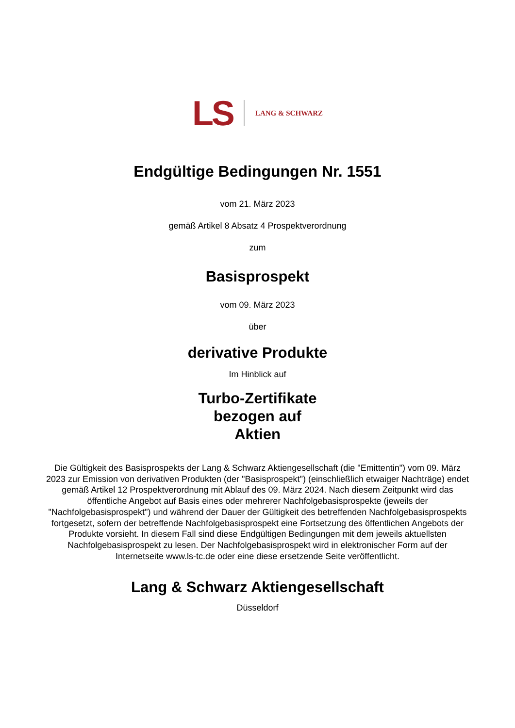LS LANG & SCHWARZ
Endgültige Bedingungen Nr. 1551
vom 21. März 2023
gemäß Artikel 8 Absatz 4 Prospektverordnung
zum
Basisprospekt
vom 09. März 2023
über
derivative Produkte
Im Hinblick auf
Turbo-Zertifikate
bezogen auf
Aktien
Die Gültigkeit des Basisprospekts der Lang & Schwarz Aktiengesellschaft (die "Emittentin") vom 09. März 2023 zur Emission von derivativen Produkten (der "Basisprospekt") (einschließlich etwaiger Nachträge) endet gemäß Artikel 12 Prospektverordnung mit Ablauf des 09. März 2024. Nach diesem Zeitpunkt wird das öffentliche Angebot auf Basis eines oder mehrerer Nachfolgebasisprospekte (jeweils der "Nachfolgebasisprospekt") und während der Dauer der Gültigkeit des betreffenden Nachfolgebasisprospekts fortgesetzt, sofern der betreffende Nachfolgebasisprospekt eine Fortsetzung des öffentlichen Angebots der Produkte vorsieht. In diesem Fall sind diese Endgültigen Bedingungen mit dem jeweils aktuellsten Nachfolgebasisprospekt zu lesen. Der Nachfolgebasisprospekt wird in elektronischer Form auf der Internetseite www.ls-tc.de oder eine diese ersetzende Seite veröffentlicht.
Lang & Schwarz Aktiengesellschaft
Düsseldorf